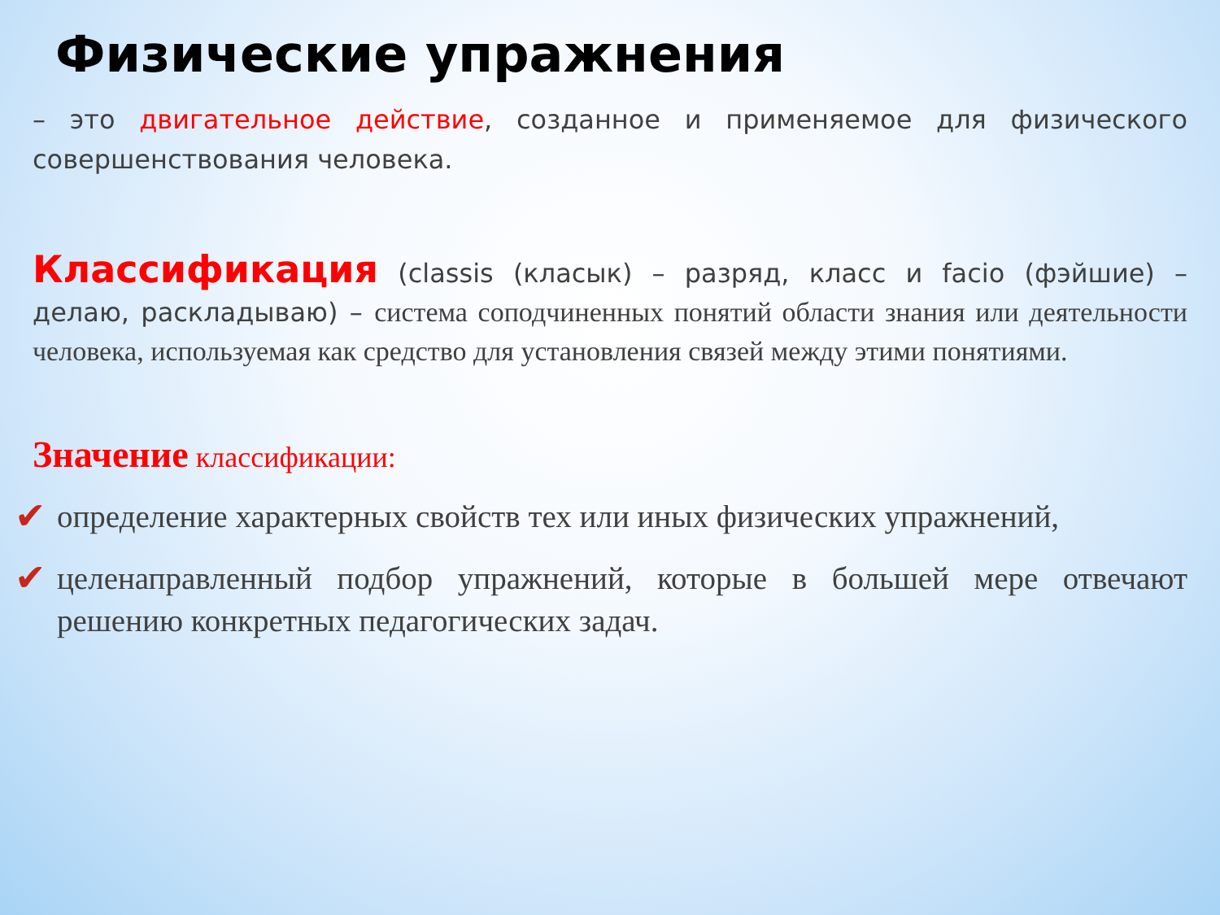Физические упражнения
– это двигательное действие, созданное и применяемое для физического совершенствования человека.
Классификация (classis (класык) – разряд, класс и facio (фэйшие) – делаю, раскладываю) – система соподчиненных понятий области знания или деятельности человека, используемая как средство для установления связей между этими понятиями.
Значение классификации:
✔ определение характерных свойств тех или иных физических упражнений,
✔ целенаправленный подбор упражнений, которые в большей мере отвечают решению конкретных педагогических задач.